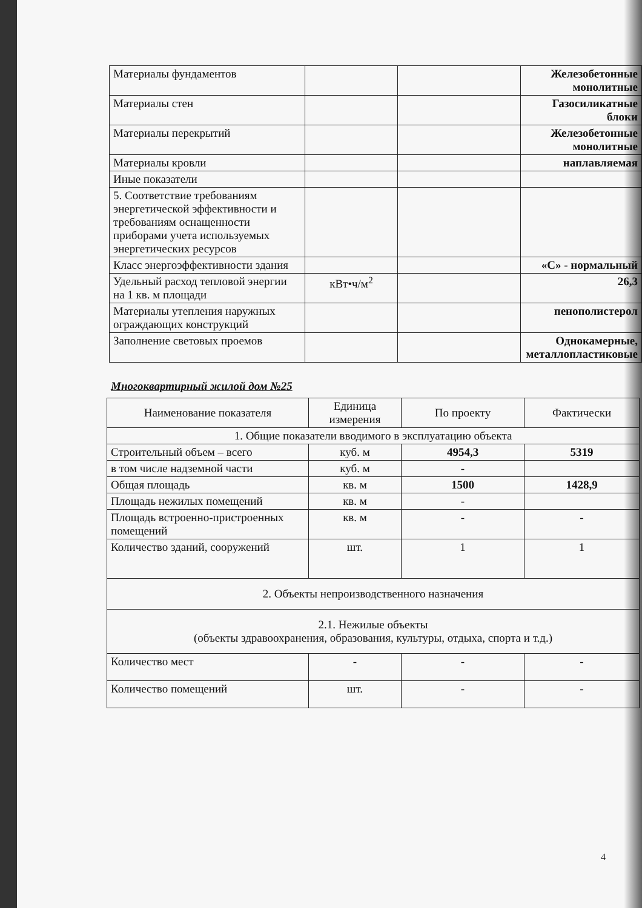| Материалы фундаментов | | | Железобетонные монолитные |
| Материалы стен | | | Газосиликатные блоки |
| Материалы перекрытий | | | Железобетонные монолитные |
| Материалы кровли | | | наплавляемая |
| Иные показатели | | | |
| 5. Соответствие требованиям энергетической эффективности и требованиям оснащенности приборами учета используемых энергетических ресурсов | | | |
| Класс энергоэффективности здания | | | «С» - нормальный |
| Удельный расход тепловой энергии на 1 кв. м площади | кВт•ч/м<sup>2</sup> | | 26,3 |
| Материалы утепления наружных ограждающих конструкций | | | пенополистерол |
| Заполнение световых проемов | | | Однокамерные, металлопластиковые |
Многоквартирный жилой дом №25
| Наименование показателя | Единица измерения | По проекту | Фактически |
| --- | --- | --- | --- |
| 1. Общие показатели вводимого в эксплуатацию объекта | | | |
| Строительный объем – всего | куб. м | 4954,3 | 5319 |
| в том числе надземной части | куб. м | - | |
| Общая площадь | кв. м | 1500 | 1428,9 |
| Площадь нежилых помещений | кв. м | - | |
| Площадь встроенно-пристроенных помещений | кв. м | - | - |
| Количество зданий, сооружений | шт. | 1 | 1 |
| 2. Объекты непроизводственного назначения | | | |
| 2.1. Нежилые объекты (объекты здравоохранения, образования, культуры, отдыха, спорта и т.д.) | | | |
| Количество мест | - | - | - |
| Количество помещений | шт. | - | - |
4